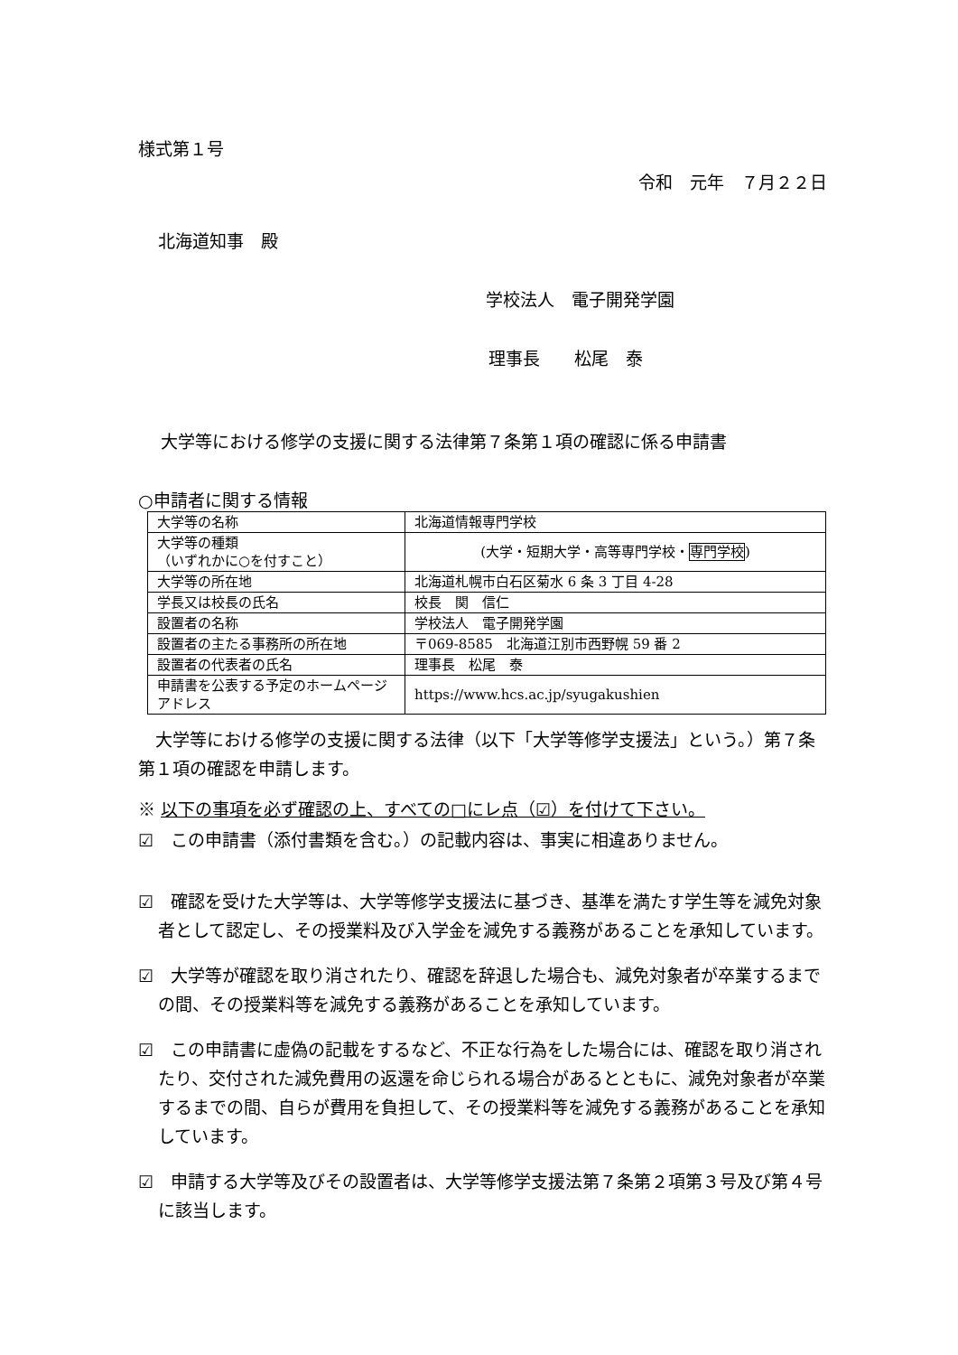様式第１号
令和　元年　７月２２日
北海道知事　殿
学校法人　電子開発学園
理事長　　松尾　泰
大学等における修学の支援に関する法律第７条第１項の確認に係る申請書
○申請者に関する情報
| 大学等の名称 | 北海道情報専門学校 |
| 大学等の種類 （いずれかに○を付すこと） | (大学・短期大学・高等専門学校・ 専門学校 ) |
| 大学等の所在地 | 北海道札幌市白石区菊水 6 条 3 丁目 4-28 |
| 学長又は校長の氏名 | 校長 関 信仁 |
| 設置者の名称 | 学校法人 電子開発学園 |
| 設置者の主たる事務所の所在地 | 〒069-8585 北海道江別市西野幌 59 番 2 |
| 設置者の代表者の氏名 | 理事長 松尾 泰 |
| 申請書を公表する予定のホームページアドレス | https://www.hcs.ac.jp/syugakushien |
　大学等における修学の支援に関する法律（以下「大学等修学支援法」という。）第７条第１項の確認を申請します。
※ 以下の事項を必ず確認の上、すべての□にレ点（☑）を付けて下さい。
☑　この申請書（添付書類を含む。）の記載内容は、事実に相違ありません。
☑　確認を受けた大学等は、大学等修学支援法に基づき、基準を満たす学生等を減免対象者として認定し、その授業料及び入学金を減免する義務があることを承知しています。
☑　大学等が確認を取り消されたり、確認を辞退した場合も、減免対象者が卒業するまでの間、その授業料等を減免する義務があることを承知しています。
☑　この申請書に虚偽の記載をするなど、不正な行為をした場合には、確認を取り消されたり、交付された減免費用の返還を命じられる場合があるとともに、減免対象者が卒業するまでの間、自らが費用を負担して、その授業料等を減免する義務があることを承知しています。
☑　申請する大学等及びその設置者は、大学等修学支援法第７条第２項第３号及び第４号に該当します。